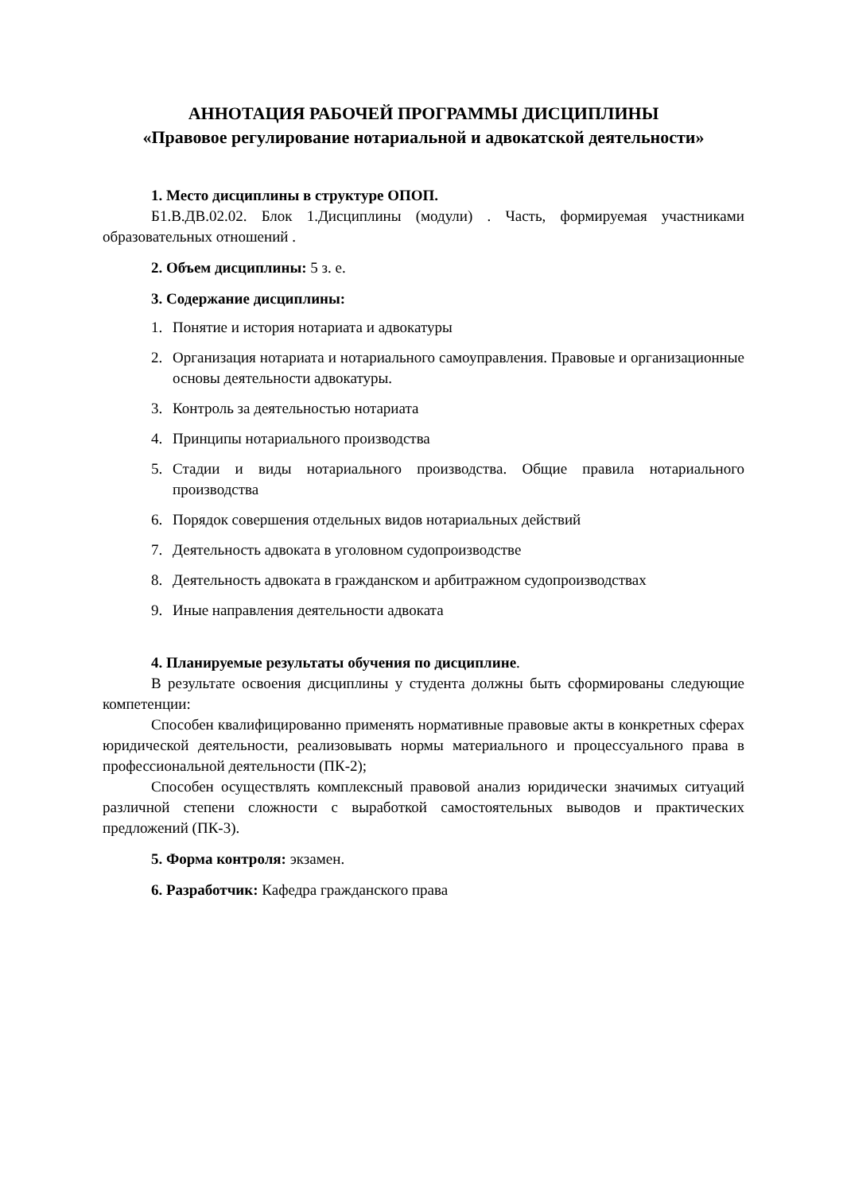АННОТАЦИЯ РАБОЧЕЙ ПРОГРАММЫ ДИСЦИПЛИНЫ
«Правовое регулирование нотариальной и адвокатской деятельности»
1. Место дисциплины в структуре ОПОП.
Б1.В.ДВ.02.02. Блок 1.Дисциплины (модули) . Часть, формируемая участниками образовательных отношений .
2. Объем дисциплины: 5 з. е.
3. Содержание дисциплины:
1. Понятие и история нотариата и адвокатуры
2. Организация нотариата и нотариального самоуправления. Правовые и организационные основы деятельности адвокатуры.
3. Контроль за деятельностью нотариата
4. Принципы нотариального производства
5. Стадии и виды нотариального производства. Общие правила нотариального производства
6. Порядок совершения отдельных видов нотариальных действий
7. Деятельность адвоката в уголовном судопроизводстве
8. Деятельность адвоката в гражданском и арбитражном судопроизводствах
9. Иные направления деятельности адвоката
4. Планируемые результаты обучения по дисциплине.
В результате освоения дисциплины у студента должны быть сформированы следующие компетенции:
Способен квалифицированно применять нормативные правовые акты в конкретных сферах юридической деятельности, реализовывать нормы материального и процессуального права в профессиональной деятельности (ПК-2);
Способен осуществлять комплексный правовой анализ юридически значимых ситуаций различной степени сложности с выработкой самостоятельных выводов и практических предложений (ПК-3).
5. Форма контроля: экзамен.
6. Разработчик: Кафедра гражданского права